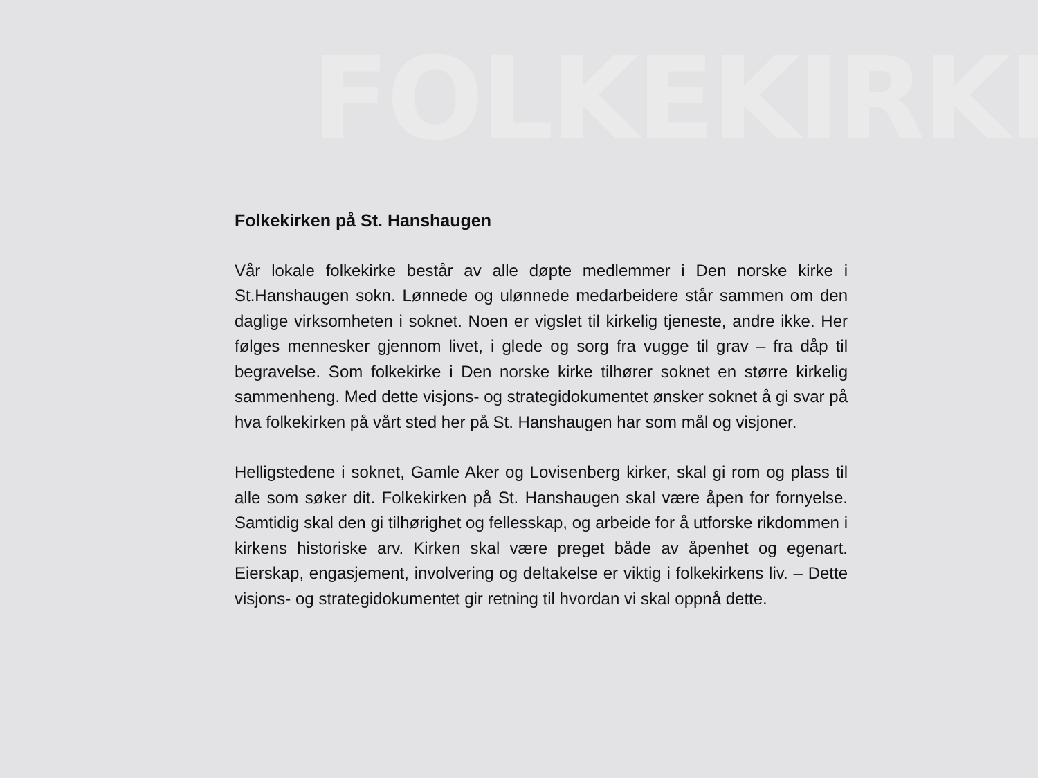FOLKEKIRKE
Folkekirken på St. Hanshaugen
Vår lokale folkekirke består av alle døpte medlemmer i Den norske kirke i St.Hanshaugen sokn. Lønnede og ulønnede medarbeidere står sammen om den daglige virksomheten i soknet. Noen er vigslet til kirkelig tjeneste, andre ikke. Her følges mennesker gjennom livet, i glede og sorg fra vugge til grav – fra dåp til begravelse. Som folkekirke i Den norske kirke tilhører soknet en større kirkelig sammenheng. Med dette visjons- og strategidokumentet ønsker soknet å gi svar på hva folkekirken på vårt sted her på St. Hanshaugen har som mål og visjoner.
Helligstedene i soknet, Gamle Aker og Lovisenberg kirker, skal gi rom og plass til alle som søker dit. Folkekirken på St. Hanshaugen skal være åpen for fornyelse. Samtidig skal den gi tilhørighet og fellesskap, og arbeide for å utforske rikdommen i kirkens historiske arv. Kirken skal være preget både av åpenhet og egenart. Eierskap, engasjement, involvering og deltakelse er viktig i folkekirkens liv. – Dette visjons- og strategidokumentet gir retning til hvordan vi skal oppnå dette.